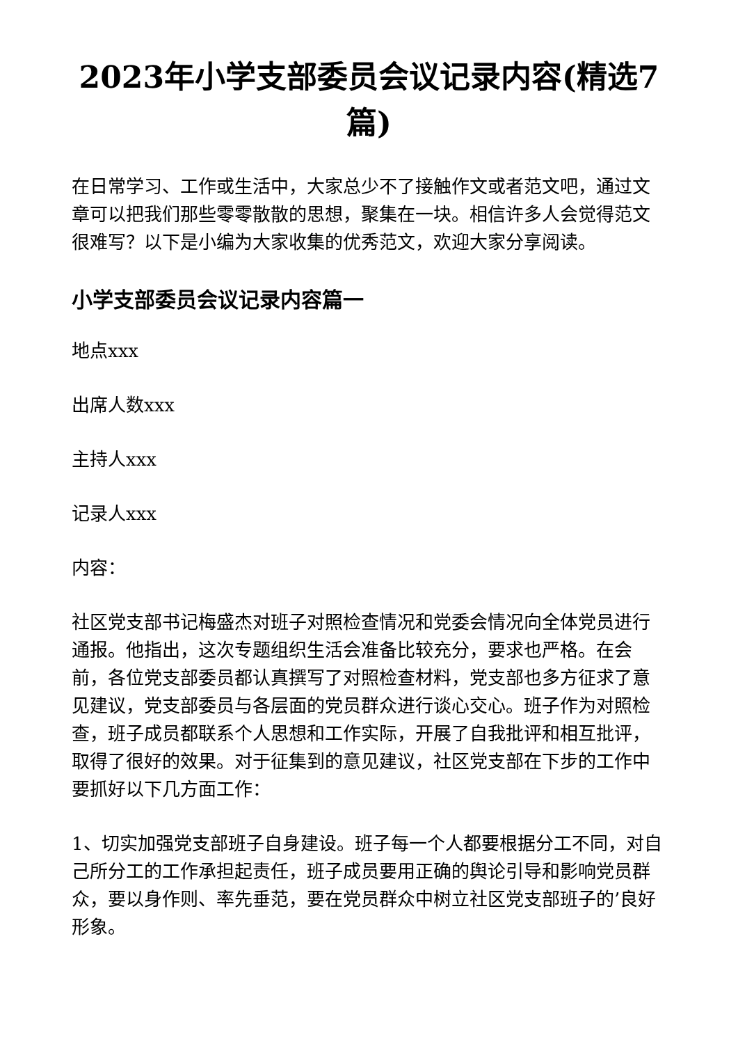2023年小学支部委员会议记录内容(精选7篇)
在日常学习、工作或生活中，大家总少不了接触作文或者范文吧，通过文章可以把我们那些零零散散的思想，聚集在一块。相信许多人会觉得范文很难写？以下是小编为大家收集的优秀范文，欢迎大家分享阅读。
小学支部委员会议记录内容篇一
地点xxx
出席人数xxx
主持人xxx
记录人xxx
内容：
社区党支部书记梅盛杰对班子对照检查情况和党委会情况向全体党员进行通报。他指出，这次专题组织生活会准备比较充分，要求也严格。在会前，各位党支部委员都认真撰写了对照检查材料，党支部也多方征求了意见建议，党支部委员与各层面的党员群众进行谈心交心。班子作为对照检查，班子成员都联系个人思想和工作实际，开展了自我批评和相互批评，取得了很好的效果。对于征集到的意见建议，社区党支部在下步的工作中要抓好以下几方面工作：
1、切实加强党支部班子自身建设。班子每一个人都要根据分工不同，对自己所分工的工作承担起责任，班子成员要用正确的舆论引导和影响党员群众，要以身作则、率先垂范，要在党员群众中树立社区党支部班子的’良好形象。